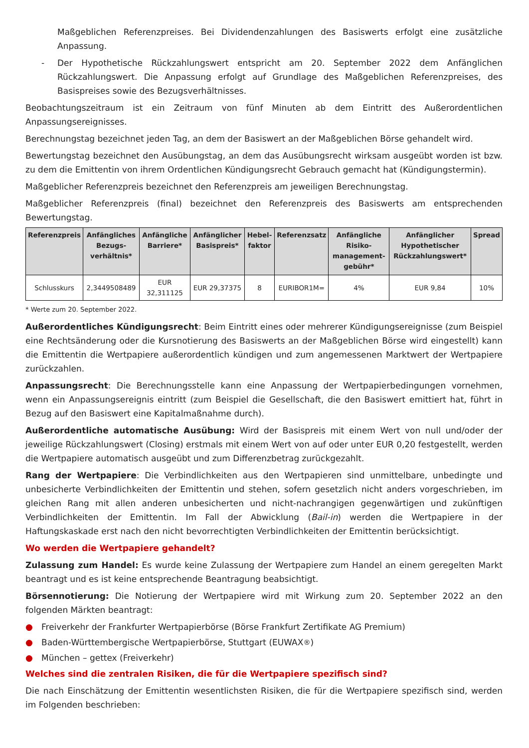Maßgeblichen Referenzpreises. Bei Dividendenzahlungen des Basiswerts erfolgt eine zusätzliche Anpassung.
- Der Hypothetische Rückzahlungswert entspricht am 20. September 2022 dem Anfänglichen Rückzahlungswert. Die Anpassung erfolgt auf Grundlage des Maßgeblichen Referenzpreises, des Basispreises sowie des Bezugsverhältnisses.
Beobachtungszeitraum ist ein Zeitraum von fünf Minuten ab dem Eintritt des Außerordentlichen Anpassungsereignisses.
Berechnungstag bezeichnet jeden Tag, an dem der Basiswert an der Maßgeblichen Börse gehandelt wird.
Bewertungstag bezeichnet den Ausübungstag, an dem das Ausübungsrecht wirksam ausgeübt worden ist bzw. zu dem die Emittentin von ihrem Ordentlichen Kündigungsrecht Gebrauch gemacht hat (Kündigungstermin).
Maßgeblicher Referenzpreis bezeichnet den Referenzpreis am jeweiligen Berechnungstag.
Maßgeblicher Referenzpreis (final) bezeichnet den Referenzpreis des Basiswerts am entsprechenden Bewertungstag.
| Referenzpreis | Anfängliches Bezugs-verhältnis* | Anfängliche Barriere* | Anfänglicher Basispreis* | Hebel-faktor | Referenzsatz | Anfängliche Risiko-management-gebühr* | Anfänglicher Hypothetischer Rückzahlungswert* | Spread |
| --- | --- | --- | --- | --- | --- | --- | --- | --- |
| Schlusskurs | 2,3449508489 | EUR 32,311125 | EUR 29,37375 | 8 | EURIBOR1M= | 4% | EUR 9,84 | 10% |
* Werte zum 20. September 2022.
Außerordentliches Kündigungsrecht: Beim Eintritt eines oder mehrerer Kündigungsereignisse (zum Beispiel eine Rechtsänderung oder die Kursnotierung des Basiswerts an der Maßgeblichen Börse wird eingestellt) kann die Emittentin die Wertpapiere außerordentlich kündigen und zum angemessenen Marktwert der Wertpapiere zurückzahlen.
Anpassungsrecht: Die Berechnungsstelle kann eine Anpassung der Wertpapierbedingungen vornehmen, wenn ein Anpassungsereignis eintritt (zum Beispiel die Gesellschaft, die den Basiswert emittiert hat, führt in Bezug auf den Basiswert eine Kapitalmaßnahme durch).
Außerordentliche automatische Ausübung: Wird der Basispreis mit einem Wert von null und/oder der jeweilige Rückzahlungswert (Closing) erstmals mit einem Wert von auf oder unter EUR 0,20 festgestellt, werden die Wertpapiere automatisch ausgeübt und zum Differenzbetrag zurückgezahlt.
Rang der Wertpapiere: Die Verbindlichkeiten aus den Wertpapieren sind unmittelbare, unbedingte und unbesicherte Verbindlichkeiten der Emittentin und stehen, sofern gesetzlich nicht anders vorgeschrieben, im gleichen Rang mit allen anderen unbesicherten und nicht-nachrangigen gegenwärtigen und zukünftigen Verbindlichkeiten der Emittentin. Im Fall der Abwicklung (Bail-in) werden die Wertpapiere in der Haftungskaskade erst nach den nicht bevorrechtigten Verbindlichkeiten der Emittentin berücksichtigt.
Wo werden die Wertpapiere gehandelt?
Zulassung zum Handel: Es wurde keine Zulassung der Wertpapiere zum Handel an einem geregelten Markt beantragt und es ist keine entsprechende Beantragung beabsichtigt.
Börsennotierung: Die Notierung der Wertpapiere wird mit Wirkung zum 20. September 2022 an den folgenden Märkten beantragt:
● Freiverkehr der Frankfurter Wertpapierbörse (Börse Frankfurt Zertifikate AG Premium)
● Baden-Württembergische Wertpapierbörse, Stuttgart (EUWAX<sup>®</sup>)
● München – gettex (Freiverkehr)
Welches sind die zentralen Risiken, die für die Wertpapiere spezifisch sind?
Die nach Einschätzung der Emittentin wesentlichsten Risiken, die für die Wertpapiere spezifisch sind, werden im Folgenden beschrieben: